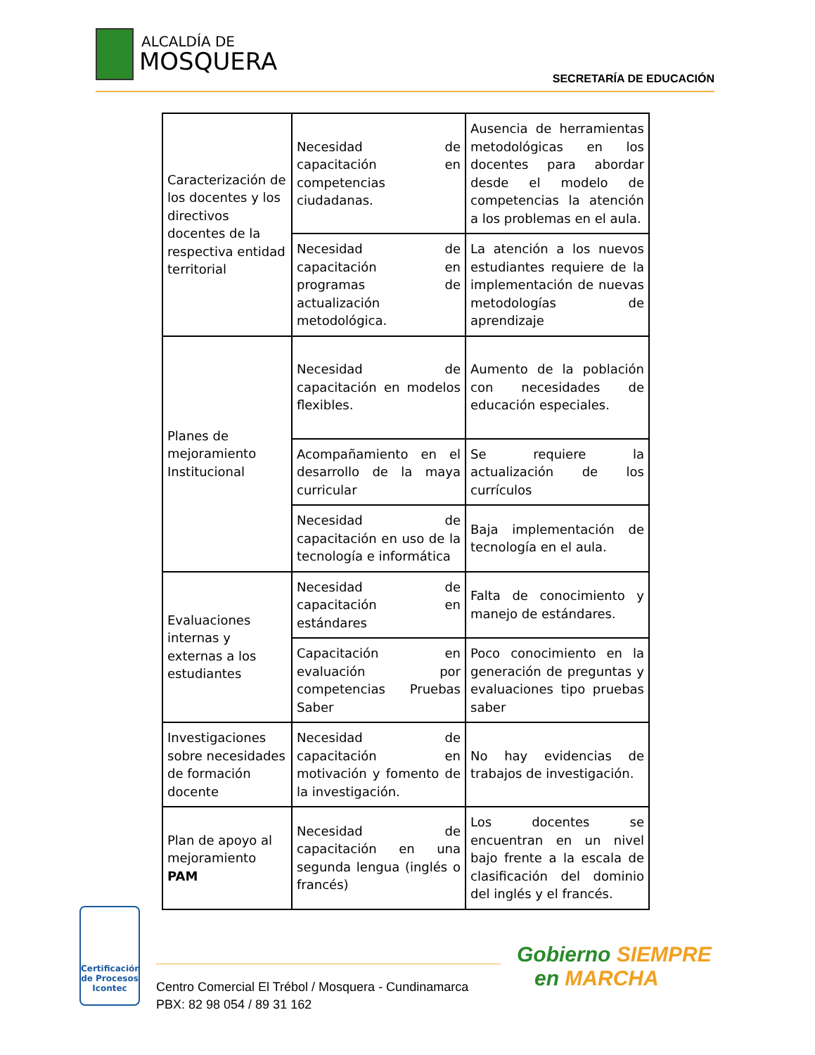ALCALDÍA DE
MOSQUERA
SECRETARÍA DE EDUCACIÓN
| Caracterización de los docentes y los directivos docentes de la respectiva entidad territorial | Necesidad de capacitación en competencias ciudadanas. | Ausencia de herramientas metodológicas en los docentes para abordar desde el modelo de competencias la atención a los problemas en el aula. |
| | Necesidad de capacitación en programas de actualización metodológica. | La atención a los nuevos estudiantes requiere de la implementación de nuevas metodologías de aprendizaje |
| Planes de mejoramiento Institucional | Necesidad de capacitación en modelos flexibles. | Aumento de la población con necesidades de educación especiales. |
| | Acompañamiento en el desarrollo de la maya curricular | Se requiere la actualización de los currículos |
| | Necesidad de capacitación en uso de la tecnología e informática | Baja implementación de tecnología en el aula. |
| Evaluaciones internas y externas a los estudiantes | Necesidad de capacitación en estándares | Falta de conocimiento y manejo de estándares. |
| | Capacitación en evaluación por competencias Pruebas Saber | Poco conocimiento en la generación de preguntas y evaluaciones tipo pruebas saber |
| Investigaciones sobre necesidades de formación docente | Necesidad de capacitación en motivación y fomento de la investigación. | No hay evidencias de trabajos de investigación. |
| Plan de apoyo al mejoramiento PAM | Necesidad de capacitación en una segunda lengua (inglés o francés) | Los docentes se encuentran en un nivel bajo frente a la escala de clasificación del dominio del inglés y el francés. |
Certificación de Procesos
Icontec
Centro Comercial El Trébol / Mosquera - Cundinamarca
PBX: 82 98 054 / 89 31 162
Gobierno SIEMPRE
en MARCHA